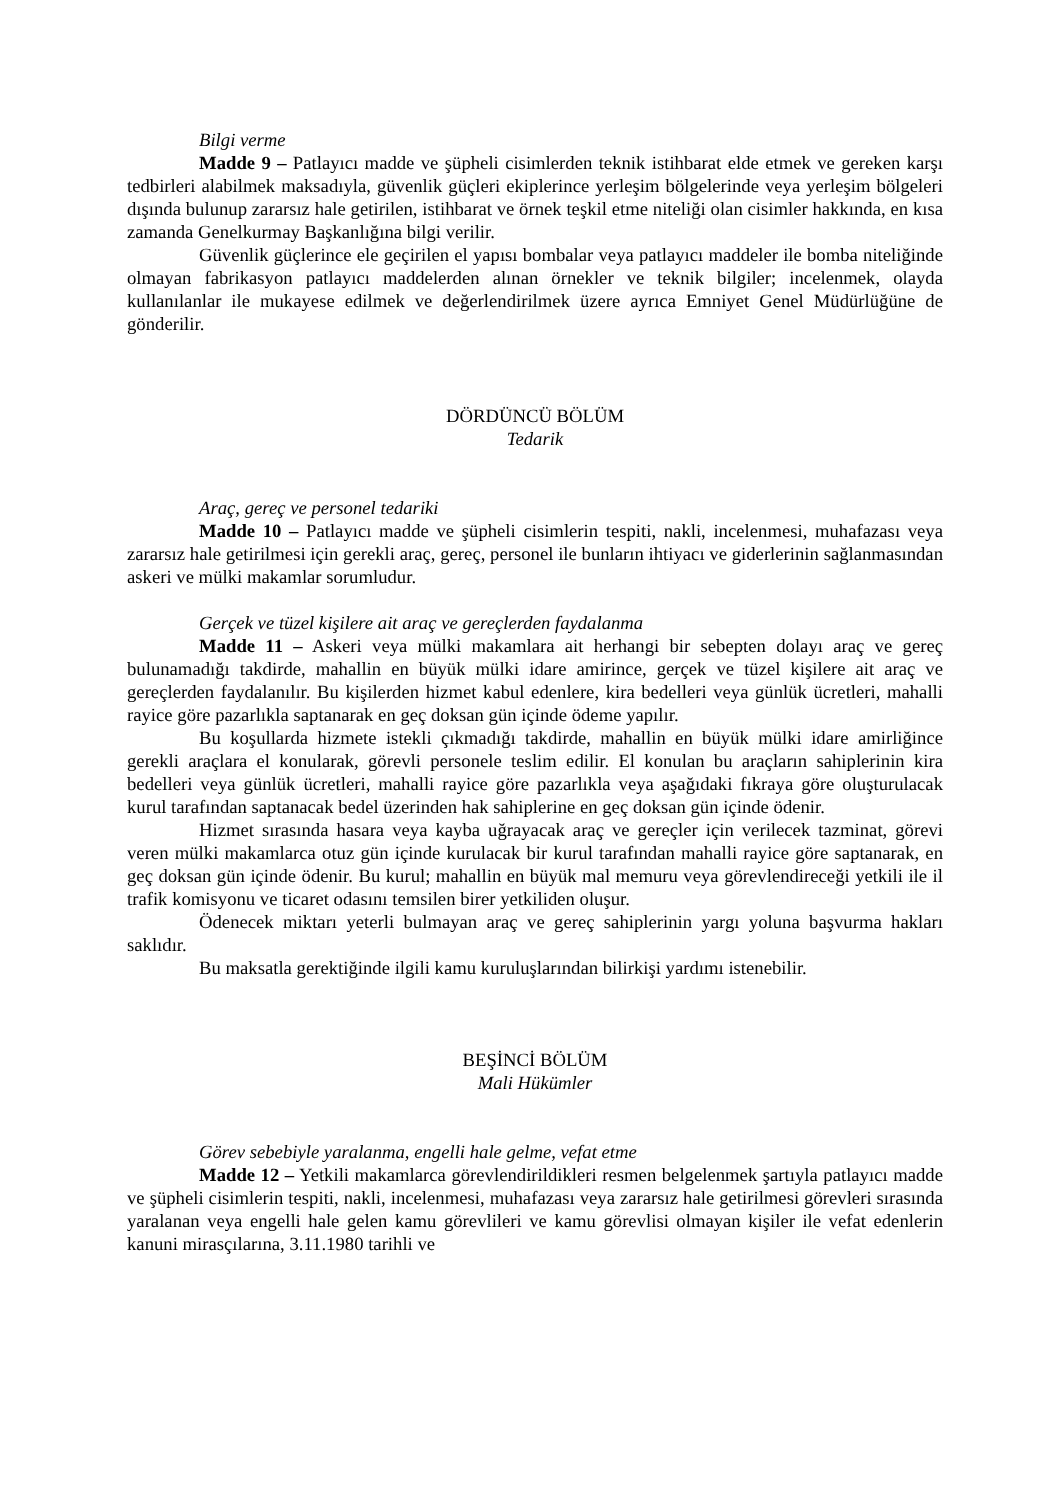Bilgi verme
Madde 9 – Patlayıcı madde ve şüpheli cisimlerden teknik istihbarat elde etmek ve gereken karşı tedbirleri alabilmek maksadıyla, güvenlik güçleri ekiplerince yerleşim bölgelerinde veya yerleşim bölgeleri dışında bulunup zararsız hale getirilen, istihbarat ve örnek teşkil etme niteliği olan cisimler hakkında, en kısa zamanda Genelkurmay Başkanlığına bilgi verilir.
Güvenlik güçlerince ele geçirilen el yapısı bombalar veya patlayıcı maddeler ile bomba niteliğinde olmayan fabrikasyon patlayıcı maddelerden alınan örnekler ve teknik bilgiler; incelenmek, olayda kullanılanlar ile mukayese edilmek ve değerlendirilmek üzere ayrıca Emniyet Genel Müdürlüğüne de gönderilir.
DÖRDÜNCÜ BÖLÜM
Tedarik
Araç, gereç ve personel tedariki
Madde 10 – Patlayıcı madde ve şüpheli cisimlerin tespiti, nakli, incelenmesi, muhafazası veya zararsız hale getirilmesi için gerekli araç, gereç, personel ile bunların ihtiyacı ve giderlerinin sağlanmasından askeri ve mülki makamlar sorumludur.
Gerçek ve tüzel kişilere ait araç ve gereçlerden faydalanma
Madde 11 – Askeri veya mülki makamlara ait herhangi bir sebepten dolayı araç ve gereç bulunamadığı takdirde, mahallin en büyük mülki idare amirince, gerçek ve tüzel kişilere ait araç ve gereçlerden faydalanılır. Bu kişilerden hizmet kabul edenlere, kira bedelleri veya günlük ücretleri, mahalli rayice göre pazarlıkla saptanarak en geç doksan gün içinde ödeme yapılır.
Bu koşullarda hizmete istekli çıkmadığı takdirde, mahallin en büyük mülki idare amirliğince gerekli araçlara el konularak, görevli personele teslim edilir. El konulan bu araçların sahiplerinin kira bedelleri veya günlük ücretleri, mahalli rayice göre pazarlıkla veya aşağıdaki fıkraya göre oluşturulacak kurul tarafından saptanacak bedel üzerinden hak sahiplerine en geç doksan gün içinde ödenir.
Hizmet sırasında hasara veya kayba uğrayacak araç ve gereçler için verilecek tazminat, görevi veren mülki makamlarca otuz gün içinde kurulacak bir kurul tarafından mahalli rayice göre saptanarak, en geç doksan gün içinde ödenir. Bu kurul; mahallin en büyük mal memuru veya görevlendireceği yetkili ile il trafik komisyonu ve ticaret odasını temsilen birer yetkiliden oluşur.
Ödenecek miktarı yeterli bulmayan araç ve gereç sahiplerinin yargı yoluna başvurma hakları saklıdır.
Bu maksatla gerektiğinde ilgili kamu kuruluşlarından bilirkişi yardımı istenebilir.
BEŞİNCİ BÖLÜM
Mali Hükümler
Görev sebebiyle yaralanma, engelli hale gelme, vefat etme
Madde 12 – Yetkili makamlarca görevlendirildikleri resmen belgelenmek şartıyla patlayıcı madde ve şüpheli cisimlerin tespiti, nakli, incelenmesi, muhafazası veya zararsız hale getirilmesi görevleri sırasında yaralanan veya engelli hale gelen kamu görevlileri ve kamu görevlisi olmayan kişiler ile vefat edenlerin kanuni mirasçılarına, 3.11.1980 tarihli ve